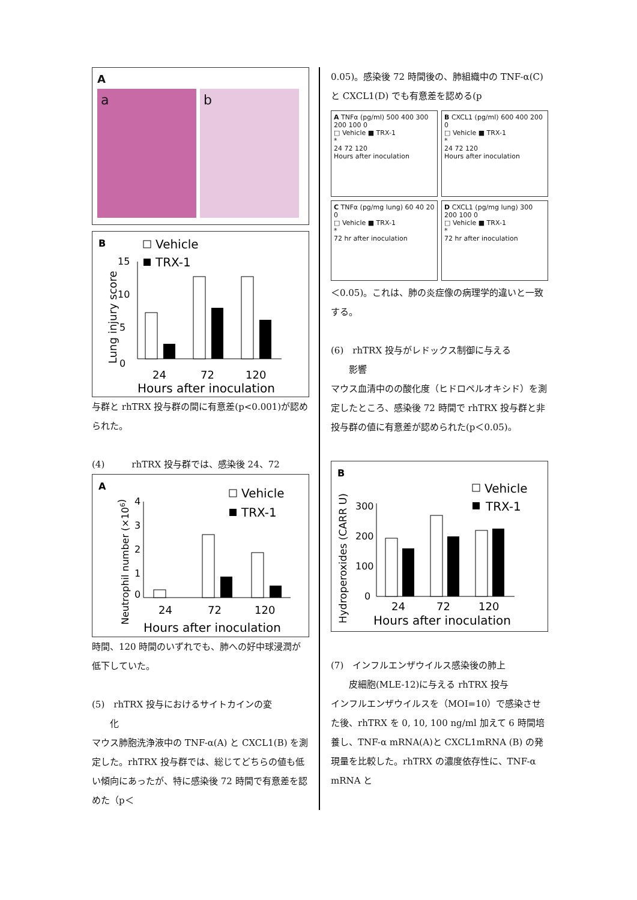A
a b
B
Vehicle
TRX-1
Lung injury score
0
5
10
15
24
72
120
Hours after inoculation
与群と rhTRX 投与群の間に有意差(p<0.001)が認められた。
(4)　　　rhTRX 投与群では、感染後 24、72
A
Vehicle
TRX-1
Neutrophil number (×106)
0
1
2
3
4
24
72
120
Hours after inoculation
時間、120 時間のいずれでも、肺への好中球浸潤が低下していた。
(5)　rhTRX 投与におけるサイトカインの変
　　化
マウス肺胞洗浄液中の TNF-α(A) と CXCL1(B) を測定した。rhTRX 投与群では、総じてどちらの値も低い傾向にあったが、特に感染後 72 時間で有意差を認めた（p＜
0.05)。感染後 72 時間後の、肺組織中の TNF-α(C) と CXCL1(D) でも有意差を認める(p
A TNFα (pg/ml) 500 400 300 200 100 0
□ Vehicle ■ TRX-1
*
24 72 120
Hours after inoculation
B CXCL1 (pg/ml) 600 400 200 0
□ Vehicle ■ TRX-1
*
24 72 120
Hours after inoculation
C TNFα (pg/mg lung) 60 40 20 0
□ Vehicle ■ TRX-1
*
72 hr after inoculation
D CXCL1 (pg/mg lung) 300 200 100 0
□ Vehicle ■ TRX-1
*
72 hr after inoculation
＜0.05)。これは、肺の炎症像の病理学的違いと一致する。
(6)　rhTRX 投与がレドックス制御に与える
　　影響
マウス血清中のの酸化度（ヒドロペルオキシド）を測定したところ、感染後 72 時間で rhTRX 投与群と非投与群の値に有意差が認められた(p＜0.05)。
B
Vehicle
TRX-1
Hydroperoxides (CARR U)
300
200
100
0
24
72
120
Hours after inoculation
(7)　インフルエンザウイルス感染後の肺上
　　皮細胞(MLE-12)に与える rhTRX 投与
インフルエンザウイルスを（MOI=10）で感染させた後、rhTRX を 0, 10, 100 ng/ml 加えて 6 時間培養し、TNF-α mRNA(A)と CXCL1mRNA (B) の発現量を比較した。rhTRX の濃度依存性に、TNF-α mRNA と